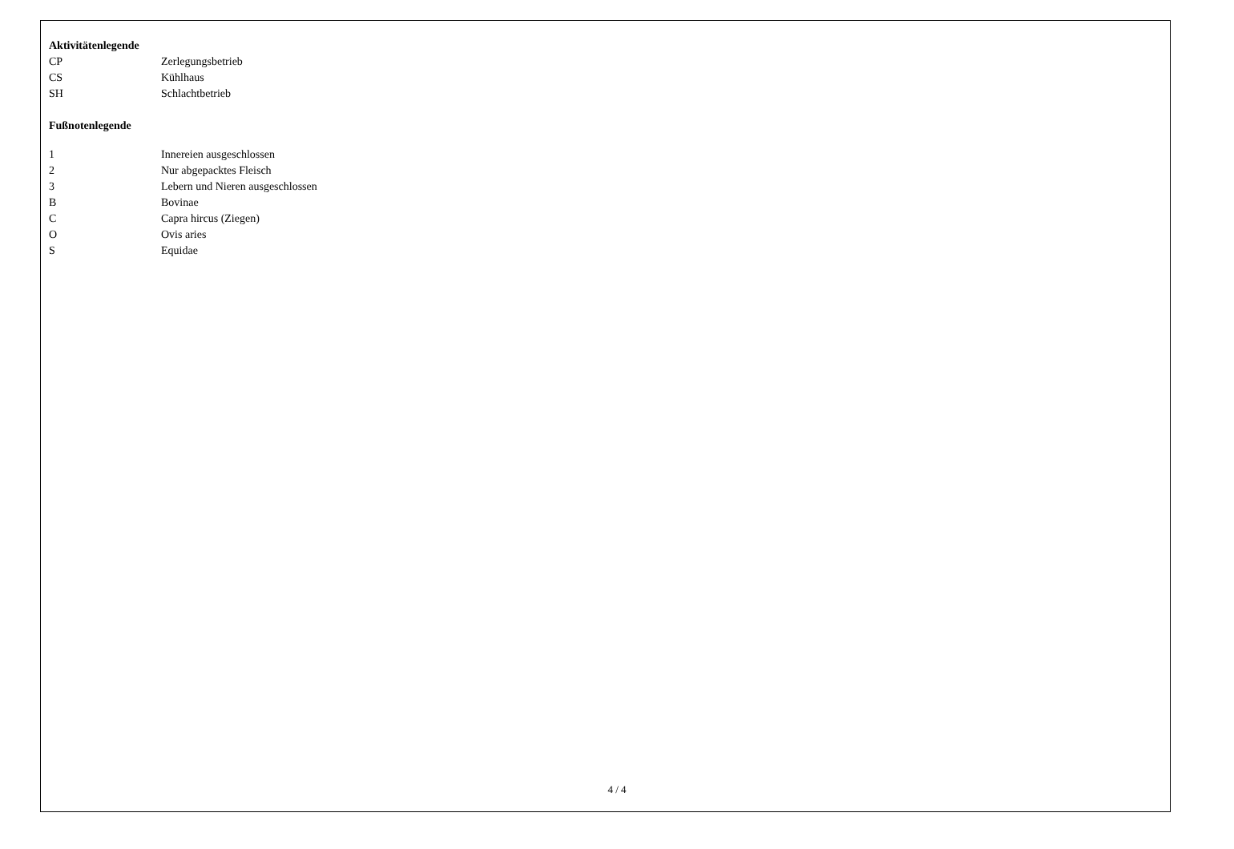Aktivitätenlegende
| CP | Zerlegungsbetrieb |
| CS | Kühlhaus |
| SH | Schlachtbetrieb |
Fußnotenlegende
| 1 | Innereien ausgeschlossen |
| 2 | Nur abgepacktes Fleisch |
| 3 | Lebern und Nieren ausgeschlossen |
| B | Bovinae |
| C | Capra hircus (Ziegen) |
| O | Ovis aries |
| S | Equidae |
4 / 4